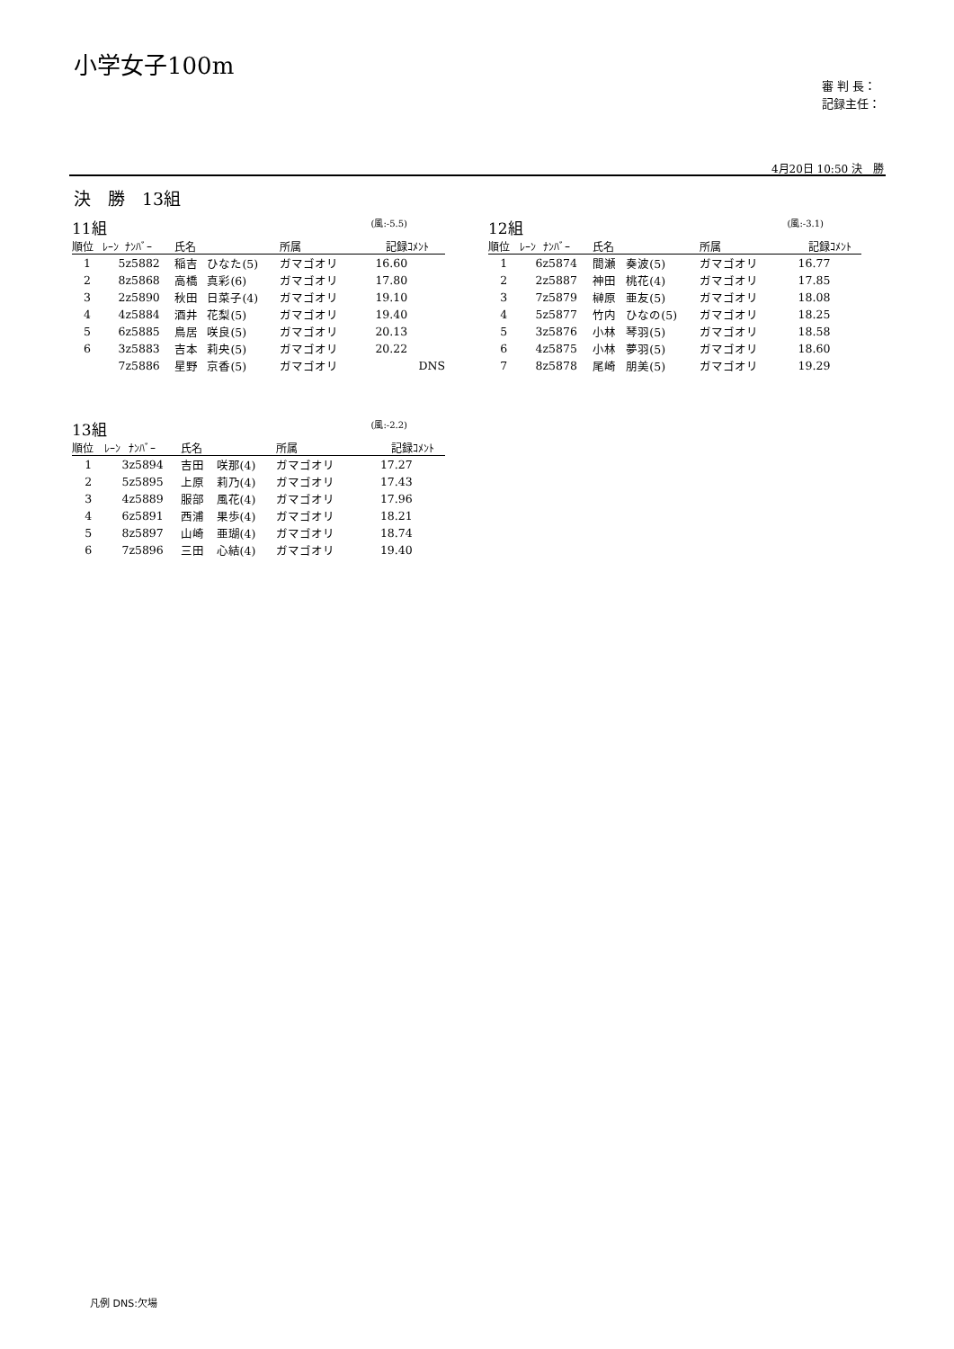小学女子100m
審 判 長：
記録主任：
4月20日 10:50 決　勝
決　勝　13組
11組 (風:-5.5)
| 順位 | ﾚｰﾝ | ﾅﾝﾊﾞｰ | 氏名 | | 所属 | 記録 | ｺﾒﾝﾄ |
| --- | --- | --- | --- | --- | --- | --- | --- |
| 1 | 5 | z5882 | 稲吉 | ひなた(5) | ガマゴオリ | 16.60 | |
| 2 | 8 | z5868 | 高橋 | 真彩(6) | ガマゴオリ | 17.80 | |
| 3 | 2 | z5890 | 秋田 | 日菜子(4) | ガマゴオリ | 19.10 | |
| 4 | 4 | z5884 | 酒井 | 花梨(5) | ガマゴオリ | 19.40 | |
| 5 | 6 | z5885 | 鳥居 | 咲良(5) | ガマゴオリ | 20.13 | |
| 6 | 3 | z5883 | 吉本 | 莉央(5) | ガマゴオリ | 20.22 | |
| | 7 | z5886 | 星野 | 京香(5) | ガマゴオリ | | DNS |
12組 (風:-3.1)
| 順位 | ﾚｰﾝ | ﾅﾝﾊﾞｰ | 氏名 | | 所属 | 記録 | ｺﾒﾝﾄ |
| --- | --- | --- | --- | --- | --- | --- | --- |
| 1 | 6 | z5874 | 間瀬 | 奏波(5) | ガマゴオリ | 16.77 | |
| 2 | 2 | z5887 | 神田 | 桃花(4) | ガマゴオリ | 17.85 | |
| 3 | 7 | z5879 | 榊原 | 亜友(5) | ガマゴオリ | 18.08 | |
| 4 | 5 | z5877 | 竹内 | ひなの(5) | ガマゴオリ | 18.25 | |
| 5 | 3 | z5876 | 小林 | 琴羽(5) | ガマゴオリ | 18.58 | |
| 6 | 4 | z5875 | 小林 | 夢羽(5) | ガマゴオリ | 18.60 | |
| 7 | 8 | z5878 | 尾崎 | 朋美(5) | ガマゴオリ | 19.29 | |
13組 (風:-2.2)
| 順位 | ﾚｰﾝ | ﾅﾝﾊﾞｰ | 氏名 | | 所属 | 記録 | ｺﾒﾝﾄ |
| --- | --- | --- | --- | --- | --- | --- | --- |
| 1 | 3 | z5894 | 吉田 | 咲那(4) | ガマゴオリ | 17.27 | |
| 2 | 5 | z5895 | 上原 | 莉乃(4) | ガマゴオリ | 17.43 | |
| 3 | 4 | z5889 | 服部 | 風花(4) | ガマゴオリ | 17.96 | |
| 4 | 6 | z5891 | 西浦 | 果歩(4) | ガマゴオリ | 18.21 | |
| 5 | 8 | z5897 | 山崎 | 亜瑚(4) | ガマゴオリ | 18.74 | |
| 6 | 7 | z5896 | 三田 | 心結(4) | ガマゴオリ | 19.40 | |
凡例 DNS:欠場